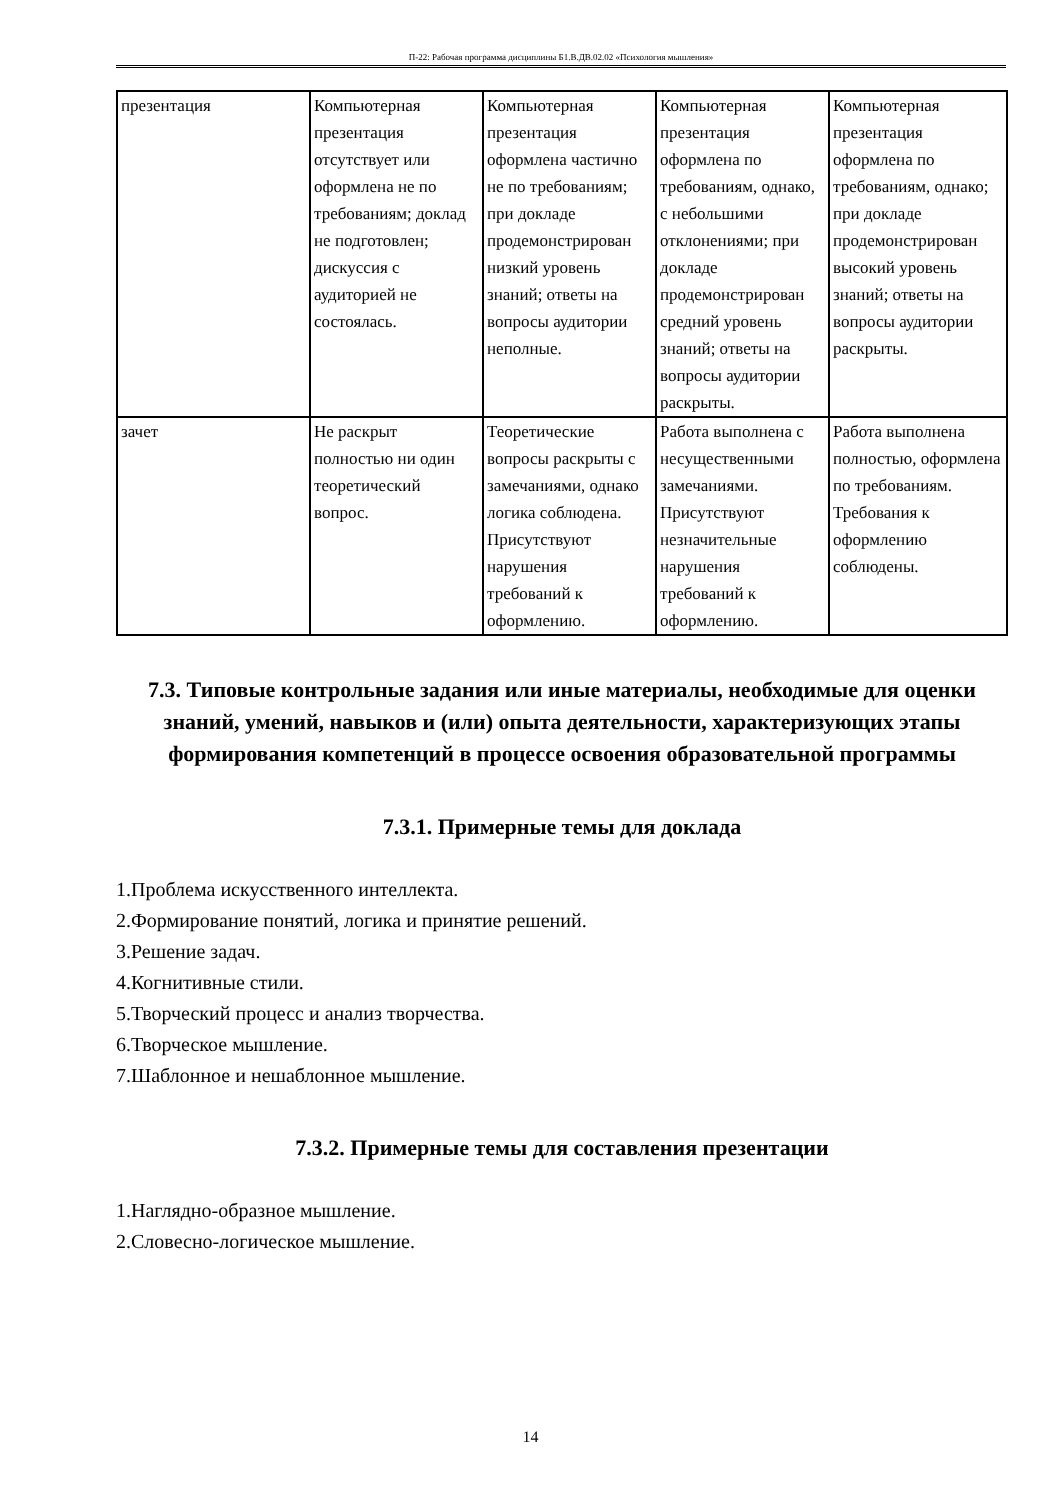П-22: Рабочая программа дисциплины Б1.В.ДВ.02.02 «Психология мышления»
| презентация | Компьютерная презентация отсутствует или оформлена не по требованиям; доклад не подготовлен; дискуссия с аудиторией не состоялась. | Компьютерная презентация оформлена частично не по требованиям; при докладе продемонстрирован низкий уровень знаний; ответы на вопросы аудитории неполные. | Компьютерная презентация оформлена по требованиям, однако, с небольшими отклонениями; при докладе продемонстрирован средний уровень знаний; ответы на вопросы аудитории раскрыты. | Компьютерная презентация оформлена по требованиям, однако; при докладе продемонстрирован высокий уровень знаний; ответы на вопросы аудитории раскрыты. |
| зачет | Не раскрыт полностью ни один теоретический вопрос. | Теоретические вопросы раскрыты с замечаниями, однако логика соблюдена. Присутствуют нарушения требований к оформлению. | Работа выполнена с несущественными замечаниями. Присутствуют незначительные нарушения требований к оформлению. | Работа выполнена полностью, оформлена по требованиям. Требования к оформлению соблюдены. |
7.3. Типовые контрольные задания или иные материалы, необходимые для оценки знаний, умений, навыков и (или) опыта деятельности, характеризующих этапы формирования компетенций в процессе освоения образовательной программы
7.3.1. Примерные темы для доклада
1.Проблема искусственного интеллекта.
2.Формирование понятий, логика и принятие решений.
3.Решение задач.
4.Когнитивные стили.
5.Творческий процесс и анализ творчества.
6.Творческое мышление.
7.Шаблонное и нешаблонное мышление.
7.3.2. Примерные темы для составления презентации
1.Наглядно-образное мышление.
2.Словесно-логическое мышление.
14